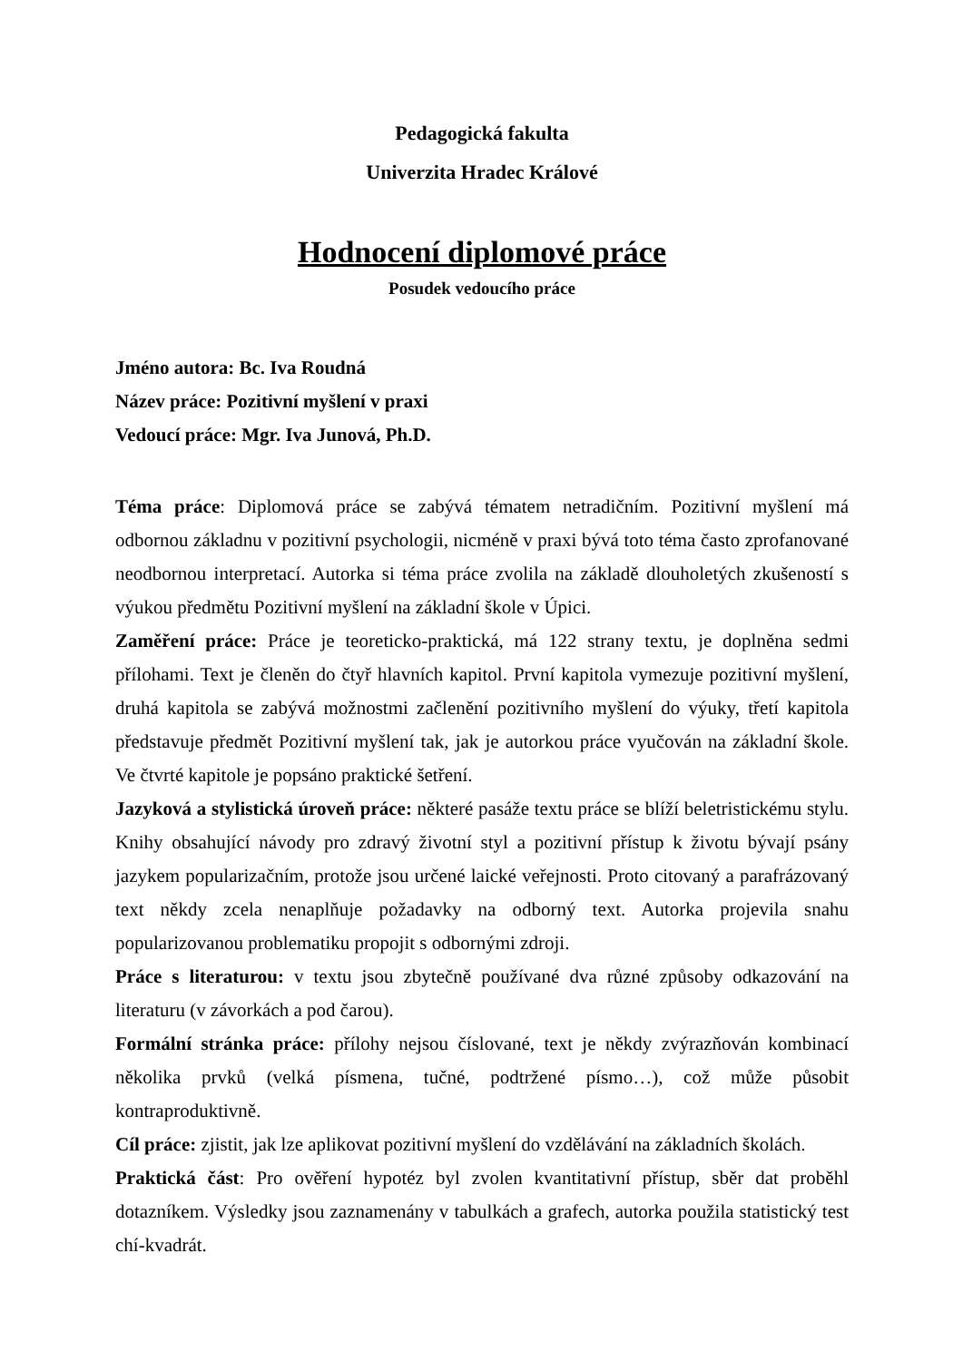Pedagogická fakulta
Univerzita Hradec Králové
Hodnocení diplomové práce
Posudek vedoucího práce
Jméno autora: Bc. Iva Roudná
Název práce: Pozitivní myšlení v praxi
Vedoucí práce: Mgr. Iva Junová, Ph.D.
Téma práce: Diplomová práce se zabývá tématem netradičním. Pozitivní myšlení má odbornou základnu v pozitivní psychologii, nicméně v praxi bývá toto téma často zprofanované neodbornou interpretací. Autorka si téma práce zvolila na základě dlouholetých zkušeností s výukou předmětu Pozitivní myšlení na základní škole v Úpici.
Zaměření práce: Práce je teoreticko-praktická, má 122 strany textu, je doplněna sedmi přílohami. Text je členěn do čtyř hlavních kapitol. První kapitola vymezuje pozitivní myšlení, druhá kapitola se zabývá možnostmi začlenění pozitivního myšlení do výuky, třetí kapitola představuje předmět Pozitivní myšlení tak, jak je autorkou práce vyučován na základní škole. Ve čtvrté kapitole je popsáno praktické šetření.
Jazyková a stylistická úroveň práce: některé pasáže textu práce se blíží beletristickému stylu. Knihy obsahující návody pro zdravý životní styl a pozitivní přístup k životu bývají psány jazykem popularizačním, protože jsou určené laické veřejnosti. Proto citovaný a parafrázovaný text někdy zcela nenaplňuje požadavky na odborný text. Autorka projevila snahu popularizovanou problematiku propojit s odbornými zdroji.
Práce s literaturou: v textu jsou zbytečně používané dva různé způsoby odkazování na literaturu (v závorkách a pod čarou).
Formální stránka práce: přílohy nejsou číslované, text je někdy zvýrazňován kombinací několika prvků (velká písmena, tučné, podtržené písmo…), což může působit kontraproduktivně.
Cíl práce: zjistit, jak lze aplikovat pozitivní myšlení do vzdělávání na základních školách.
Praktická část: Pro ověření hypotéz byl zvolen kvantitativní přístup, sběr dat proběhl dotazníkem. Výsledky jsou zaznamenány v tabulkách a grafech, autorka použila statistický test chí-kvadrát.